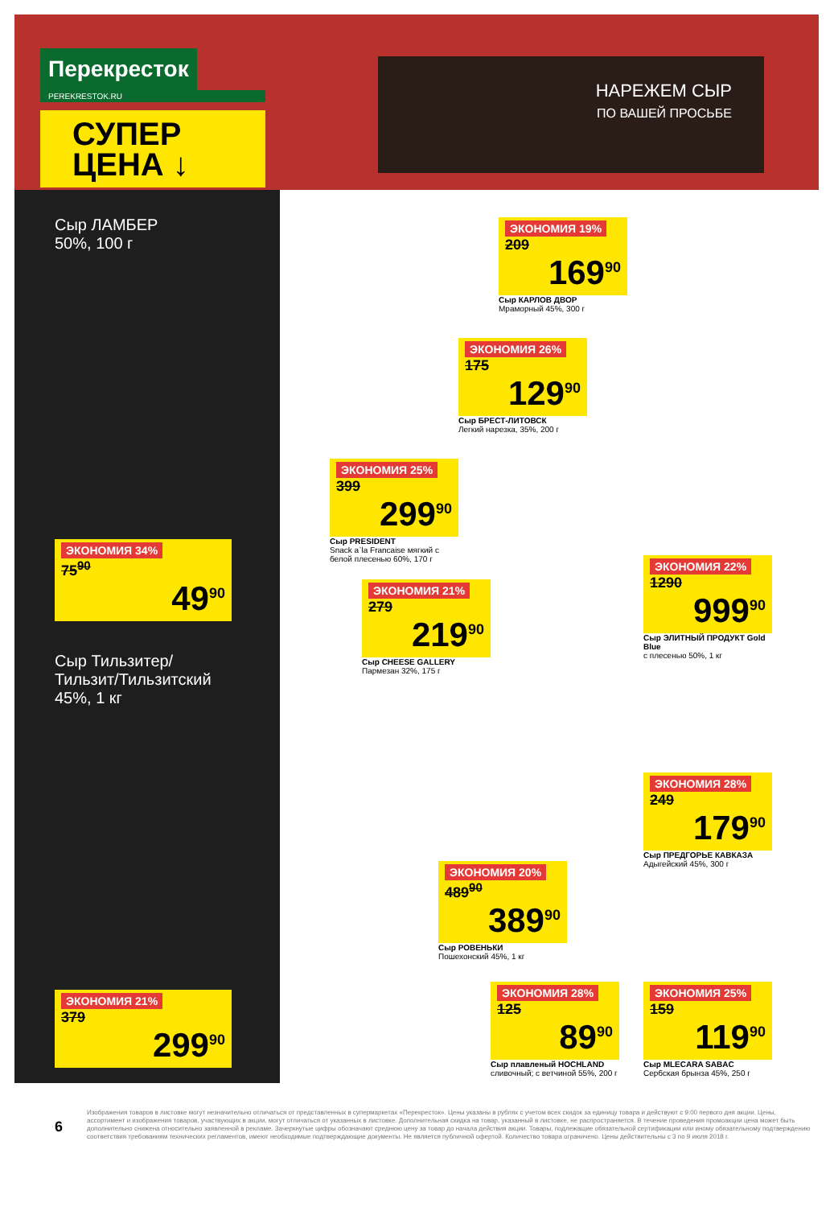Перекресток
PEREKRESTOK.RU
СУПЕР
ЦЕНА ↓
НАРЕЖЕМ СЫР
ПО ВАШЕЙ ПРОСЬБЕ
Сыр ЛАМБЕР
50%, 100 г
ЭКОНОМИЯ 34%
75<sup>90</sup>
49<sup>90</sup>
Сыр Тильзитер/
Тильзит/Тильзитский
45%, 1 кг
ЭКОНОМИЯ 21%
379
299<sup>90</sup>
ЭКОНОМИЯ 19%
209
169<sup>90</sup>
Сыр КАРЛОВ ДВОР
Мраморный 45%, 300 г
ЭКОНОМИЯ 26%
175
129<sup>90</sup>
Сыр БРЕСТ-ЛИТОВСК
Легкий нарезка, 35%, 200 г
ЭКОНОМИЯ 25%
399
299<sup>90</sup>
Сыр PRESIDENT
Snack a`la Francaise мягкий с белой плесенью 60%, 170 г
ЭКОНОМИЯ 21%
279
219<sup>90</sup>
Сыр CHEESE GALLERY
Пармезан 32%, 175 г
ЭКОНОМИЯ 22%
1290
999<sup>90</sup>
Сыр ЭЛИТНЫЙ ПРОДУКТ Gold Blue
с плесенью 50%, 1 кг
ЭКОНОМИЯ 28%
249
179<sup>90</sup>
Сыр ПРЕДГОРЬЕ КАВКАЗА
Адыгейский 45%, 300 г
ЭКОНОМИЯ 20%
489<sup>90</sup>
389<sup>90</sup>
Сыр РОВЕНЬКИ
Пошехонский 45%, 1 кг
ЭКОНОМИЯ 28%
125
89<sup>90</sup>
Сыр плавленый HOCHLAND
сливочный; с ветчиной 55%, 200 г
ЭКОНОМИЯ 25%
159
119<sup>90</sup>
Сыр MLECARA SABAC
Сербская брынза 45%, 250 г
6
Изображения товаров в листовке могут незначительно отличаться от представленных в супермаркетах «Перекресток». Цены указаны в рублях с учетом всех скидок за единицу товара и действуют с 9:00 первого дня акции. Цены, ассортимент и изображения товаров, участвующих в акции, могут отличаться от указанных в листовке. Дополнительная скидка на товар, указанный в листовке, не распространяется. В течение проведения промоакции цена может быть дополнительно снижена относительно заявленной в рекламе. Зачеркнутые цифры обозначают среднюю цену за товар до начала действия акции. Товары, подлежащие обязательной сертификации или иному обязательному подтверждению соответствия требованиям технических регламентов, имеют необходимые подтверждающие документы. Не является публичной офертой. Количество товара ограничено. Цены действительны с 3 по 9 июля 2018 г.